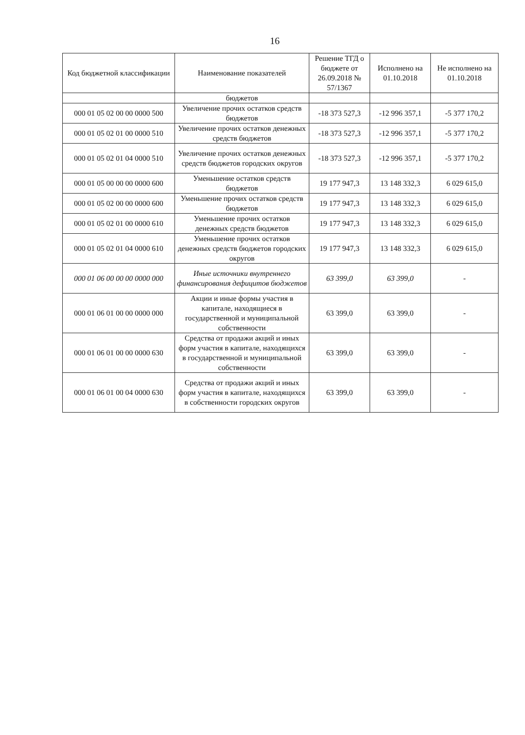16
| Код бюджетной классификации | Наименование показателей | Решение ТГД о бюджете от 26.09.2018 № 57/1367 | Исполнено на 01.10.2018 | Не исполнено на 01.10.2018 |
| --- | --- | --- | --- | --- |
| | бюджетов | | | |
| 000 01 05 02 00 00 0000 500 | Увеличение прочих остатков средств бюджетов | -18 373 527,3 | -12 996 357,1 | -5 377 170,2 |
| 000 01 05 02 01 00 0000 510 | Увеличение прочих остатков денежных средств бюджетов | -18 373 527,3 | -12 996 357,1 | -5 377 170,2 |
| 000 01 05 02 01 04 0000 510 | Увеличение прочих остатков денежных средств бюджетов городских округов | -18 373 527,3 | -12 996 357,1 | -5 377 170,2 |
| 000 01 05 00 00 00 0000 600 | Уменьшение остатков средств бюджетов | 19 177 947,3 | 13 148 332,3 | 6 029 615,0 |
| 000 01 05 02 00 00 0000 600 | Уменьшение прочих остатков средств бюджетов | 19 177 947,3 | 13 148 332,3 | 6 029 615,0 |
| 000 01 05 02 01 00 0000 610 | Уменьшение прочих остатков денежных средств бюджетов | 19 177 947,3 | 13 148 332,3 | 6 029 615,0 |
| 000 01 05 02 01 04 0000 610 | Уменьшение прочих остатков денежных средств бюджетов городских округов | 19 177 947,3 | 13 148 332,3 | 6 029 615,0 |
| 000 01 06 00 00 00 0000 000 | Иные источники внутреннего финансирования дефицитов бюджетов | 63 399,0 | 63 399,0 | - |
| 000 01 06 01 00 00 0000 000 | Акции и иные формы участия в капитале, находящиеся в государственной и муниципальной собственности | 63 399,0 | 63 399,0 | - |
| 000 01 06 01 00 00 0000 630 | Средства от продажи акций и иных форм участия в капитале, находящихся в государственной и муниципальной собственности | 63 399,0 | 63 399,0 | - |
| 000 01 06 01 00 04 0000 630 | Средства от продажи акций и иных форм участия в капитале, находящихся в собственности городских округов | 63 399,0 | 63 399,0 | - |